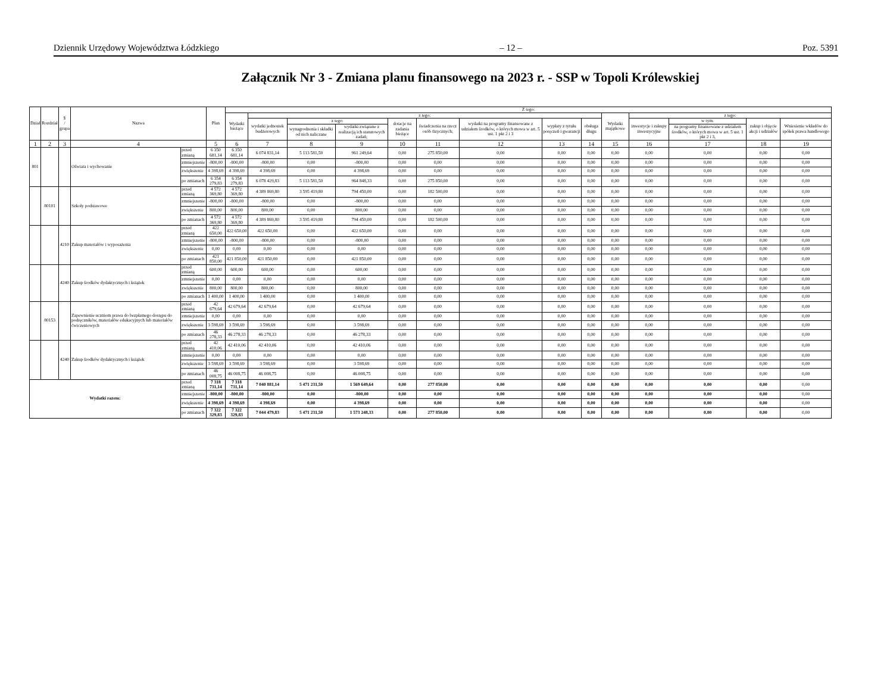Dziennik Urzędowy Województwa Łódzkiego – 12 – Poz. 5391
Załącznik Nr 3 - Zmiana planu finansowego na 2023 r. - SSP w Topoli Królewskiej
| Dział | Rozdział | § / grupa | Nazwa | | Plan | Z tego: | | | | | | | | | | | | | |
| --- | --- | --- | --- | --- | --- | --- | --- | --- | --- | --- | --- | --- | --- | --- | --- | --- | --- | --- | --- |
| | | | | | | Wydatki bieżące | z tego: | | | | | | | | Wydatki majątkowe | z tego: | | | |
| | | | | | | | wydatki jednostek budżetowych | z tego: | | dotacje na zadania bieżące | świadczenia na rzecz osób fizycznych; | wydatki na programy finansowane z udziałem środków, o których mowa w art. 5 ust. 1 pkt 2 i 3 | wypłaty z tytułu poręczeń i gwarancji | obsługa długu | | inwestycje i zakupy inwestycyjne | w tym: | zakup i objęcie akcji i udziałów | Wniesienie wkładów do spółek prawa handlowego |
| | | | | | | | | wynagrodzenia i składki od nich naliczane | wydatki związane z realizacją ich statutowych zadań; | | | | | | | | na programy finansowane z udziałem środków, o których mowa w art. 5 ust. 1 pkt 2 i 3, | | |
| 1 | 2 | 3 | 4 | | 5 | 6 | 7 | 8 | 9 | 10 | 11 | 12 | 13 | 14 | 15 | 16 | 17 | 18 | 19 |
| 801 | | | Oświata i wychowanie | przed zmianą | 6 350 681,14 | 6 350 681,14 | 6 074 831,14 | 5 113 581,50 | 961 249,64 | 0,00 | 275 850,00 | 0,00 | 0,00 | 0,00 | 0,00 | 0,00 | 0,00 | 0,00 | 0,00 |
| | | | | zmniejszenie | -800,00 | -800,00 | -800,00 | 0,00 | -800,00 | 0,00 | 0,00 | 0,00 | 0,00 | 0,00 | 0,00 | 0,00 | 0,00 | 0,00 | 0,00 |
| | | | | zwiększenie | 4 398,69 | 4 398,69 | 4 398,69 | 0,00 | 4 398,69 | 0,00 | 0,00 | 0,00 | 0,00 | 0,00 | 0,00 | 0,00 | 0,00 | 0,00 | 0,00 |
| | | | | po zmianach | 6 354 279,83 | 6 354 279,83 | 6 078 429,83 | 5 113 581,50 | 964 848,33 | 0,00 | 275 850,00 | 0,00 | 0,00 | 0,00 | 0,00 | 0,00 | 0,00 | 0,00 | 0,00 |
| | 80101 | | Szkoły podstawowe | przed zmianą | 4 572 369,80 | 4 572 369,80 | 4 389 869,80 | 3 595 419,80 | 794 450,00 | 0,00 | 182 500,00 | 0,00 | 0,00 | 0,00 | 0,00 | 0,00 | 0,00 | 0,00 | 0,00 |
| | | | | zmniejszenie | -800,00 | -800,00 | -800,00 | 0,00 | -800,00 | 0,00 | 0,00 | 0,00 | 0,00 | 0,00 | 0,00 | 0,00 | 0,00 | 0,00 | 0,00 |
| | | | | zwiększenie | 800,00 | 800,00 | 800,00 | 0,00 | 800,00 | 0,00 | 0,00 | 0,00 | 0,00 | 0,00 | 0,00 | 0,00 | 0,00 | 0,00 | 0,00 |
| | | | | po zmianach | 4 572 369,80 | 4 572 369,80 | 4 389 869,80 | 3 595 419,80 | 794 450,00 | 0,00 | 182 500,00 | 0,00 | 0,00 | 0,00 | 0,00 | 0,00 | 0,00 | 0,00 | 0,00 |
| | | 4210 | Zakup materiałów i wyposażenia | przed zmianą | 422 650,00 | 422 650,00 | 422 650,00 | 0,00 | 422 650,00 | 0,00 | 0,00 | 0,00 | 0,00 | 0,00 | 0,00 | 0,00 | 0,00 | 0,00 | 0,00 |
| | | | | zmniejszenie | -800,00 | -800,00 | -800,00 | 0,00 | -800,00 | 0,00 | 0,00 | 0,00 | 0,00 | 0,00 | 0,00 | 0,00 | 0,00 | 0,00 | 0,00 |
| | | | | zwiększenie | 0,00 | 0,00 | 0,00 | 0,00 | 0,00 | 0,00 | 0,00 | 0,00 | 0,00 | 0,00 | 0,00 | 0,00 | 0,00 | 0,00 | 0,00 |
| | | | | po zmianach | 421 850,00 | 421 850,00 | 421 850,00 | 0,00 | 421 850,00 | 0,00 | 0,00 | 0,00 | 0,00 | 0,00 | 0,00 | 0,00 | 0,00 | 0,00 | 0,00 |
| | | 4240 | Zakup środków dydaktycznych i książek | przed zmianą | 600,00 | 600,00 | 600,00 | 0,00 | 600,00 | 0,00 | 0,00 | 0,00 | 0,00 | 0,00 | 0,00 | 0,00 | 0,00 | 0,00 | 0,00 |
| | | | | zmniejszenie | 0,00 | 0,00 | 0,00 | 0,00 | 0,00 | 0,00 | 0,00 | 0,00 | 0,00 | 0,00 | 0,00 | 0,00 | 0,00 | 0,00 | 0,00 |
| | | | | zwiększenie | 800,00 | 800,00 | 800,00 | 0,00 | 800,00 | 0,00 | 0,00 | 0,00 | 0,00 | 0,00 | 0,00 | 0,00 | 0,00 | 0,00 | 0,00 |
| | | | | po zmianach | 1 400,00 | 1 400,00 | 1 400,00 | 0,00 | 1 400,00 | 0,00 | 0,00 | 0,00 | 0,00 | 0,00 | 0,00 | 0,00 | 0,00 | 0,00 | 0,00 |
| | 80153 | | Zapewnienie uczniom prawa do bezpłatnego dostępu do podręczników, materiałów edukacyjnych lub materiałów ćwiczeniowych | przed zmianą | 42 679,64 | 42 679,64 | 42 679,64 | 0,00 | 42 679,64 | 0,00 | 0,00 | 0,00 | 0,00 | 0,00 | 0,00 | 0,00 | 0,00 | 0,00 | 0,00 |
| | | | | zmniejszenie | 0,00 | 0,00 | 0,00 | 0,00 | 0,00 | 0,00 | 0,00 | 0,00 | 0,00 | 0,00 | 0,00 | 0,00 | 0,00 | 0,00 | 0,00 |
| | | | | zwiększenie | 3 598,69 | 3 598,69 | 3 598,69 | 0,00 | 3 598,69 | 0,00 | 0,00 | 0,00 | 0,00 | 0,00 | 0,00 | 0,00 | 0,00 | 0,00 | 0,00 |
| | | | | po zmianach | 46 278,33 | 46 278,33 | 46 278,33 | 0,00 | 46 278,33 | 0,00 | 0,00 | 0,00 | 0,00 | 0,00 | 0,00 | 0,00 | 0,00 | 0,00 | 0,00 |
| | | 4240 | Zakup środków dydaktycznych i książek | przed zmianą | 42 410,06 | 42 410,06 | 42 410,06 | 0,00 | 42 410,06 | 0,00 | 0,00 | 0,00 | 0,00 | 0,00 | 0,00 | 0,00 | 0,00 | 0,00 | 0,00 |
| | | | | zmniejszenie | 0,00 | 0,00 | 0,00 | 0,00 | 0,00 | 0,00 | 0,00 | 0,00 | 0,00 | 0,00 | 0,00 | 0,00 | 0,00 | 0,00 | 0,00 |
| | | | | zwiększenie | 3 598,69 | 3 598,69 | 3 598,69 | 0,00 | 3 598,69 | 0,00 | 0,00 | 0,00 | 0,00 | 0,00 | 0,00 | 0,00 | 0,00 | 0,00 | 0,00 |
| | | | | po zmianach | 46 008,75 | 46 008,75 | 46 008,75 | 0,00 | 46 008,75 | 0,00 | 0,00 | 0,00 | 0,00 | 0,00 | 0,00 | 0,00 | 0,00 | 0,00 | 0,00 |
| Wydatki razem: | | | | przed zmianą | 7 318 731,14 | 7 318 731,14 | 7 040 881,14 | 5 471 231,50 | 1 569 649,64 | 0,00 | 277 850,00 | 0,00 | 0,00 | 0,00 | 0,00 | 0,00 | 0,00 | 0,00 | 0,00 |
| | | | | zmniejszenie | -800,00 | -800,00 | -800,00 | 0,00 | -800,00 | 0,00 | 0,00 | 0,00 | 0,00 | 0,00 | 0,00 | 0,00 | 0,00 | 0,00 | 0,00 |
| | | | | zwiększenie | 4 398,69 | 4 398,69 | 4 398,69 | 0,00 | 4 398,69 | 0,00 | 0,00 | 0,00 | 0,00 | 0,00 | 0,00 | 0,00 | 0,00 | 0,00 | 0,00 |
| | | | | po zmianach | 7 322 329,83 | 7 322 329,83 | 7 044 479,83 | 5 471 231,50 | 1 573 248,33 | 0,00 | 277 850,00 | 0,00 | 0,00 | 0,00 | 0,00 | 0,00 | 0,00 | 0,00 | 0,00 |